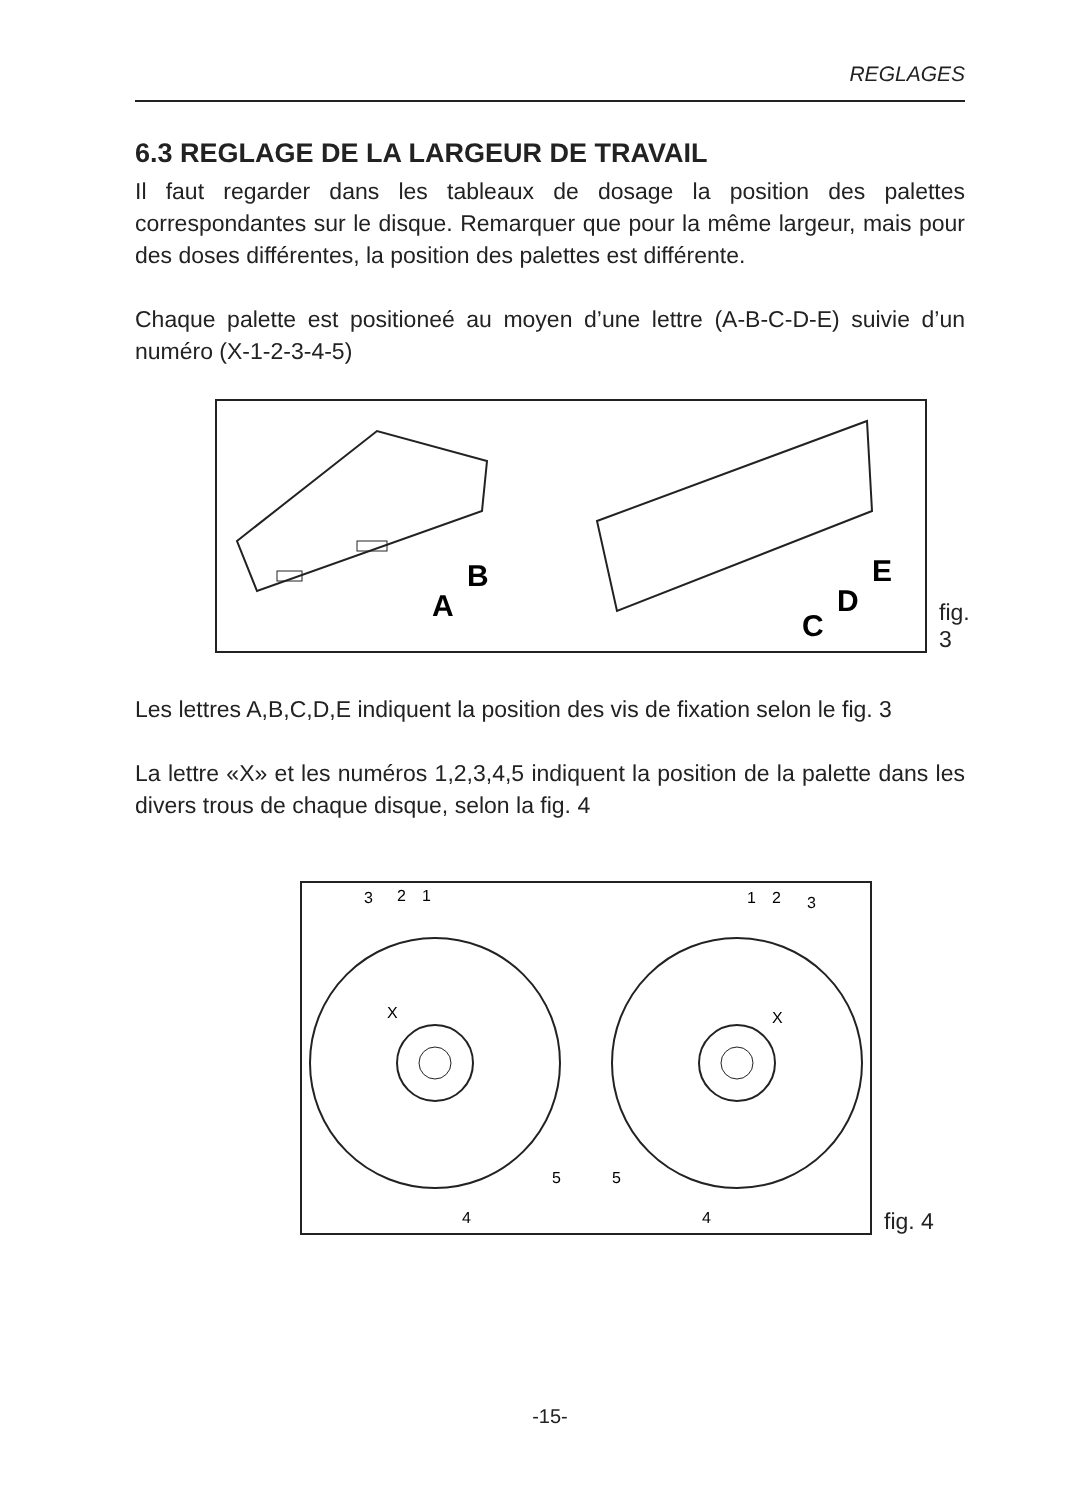REGLAGES
6.3 REGLAGE DE LA LARGEUR DE TRAVAIL
Il faut regarder dans les tableaux de dosage la position des palettes correspondantes sur le disque. Remarquer que pour la même largeur, mais pour des doses différentes, la position des palettes est différente.
Chaque palette est positioneé au moyen d’une lettre (A-B-C-D-E) suivie d’un numéro (X-1-2-3-4-5)
B
A
C
D
E
fig. 3
Les lettres A,B,C,D,E indiquent la position des vis de fixation selon le fig. 3
La lettre «X» et les numéros 1,2,3,4,5 indiquent la position de la palette dans les divers trous de chaque disque, selon la fig. 4
3
2
1
1
2
3
X
X
5
4
5
4
fig. 4
-15-